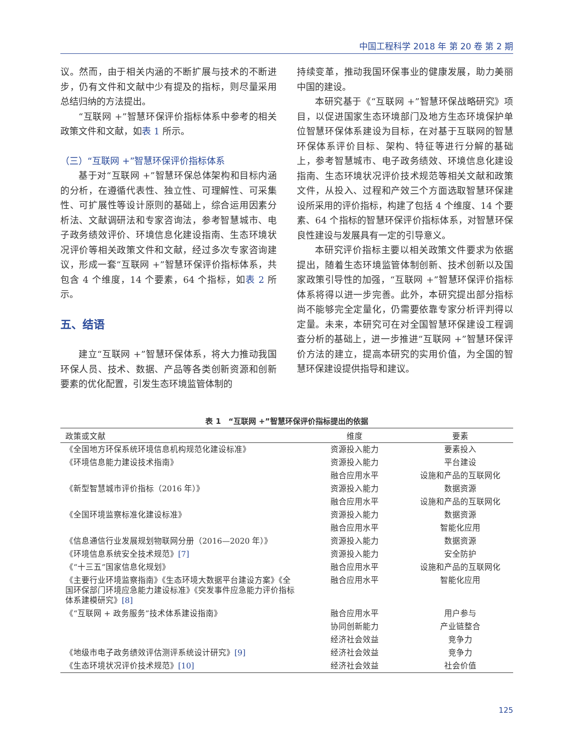中国工程科学 2018 年 第 20 卷 第 2 期
议。然而，由于相关内涵的不断扩展与技术的不断进步，仍有文件和文献中少有提及的指标，则尽量采用总结归纳的方法提出。
“互联网 +”智慧环保评价指标体系中参考的相关政策文件和文献，如表 1 所示。
（三）“互联网 +”智慧环保评价指标体系
基于对“互联网 +”智慧环保总体架构和目标内涵的分析，在遵循代表性、独立性、可理解性、可采集性、可扩展性等设计原则的基础上，综合运用因素分析法、文献调研法和专家咨询法，参考智慧城市、电子政务绩效评价、环境信息化建设指南、生态环境状况评价等相关政策文件和文献，经过多次专家咨询建议，形成一套“互联网 +”智慧环保评价指标体系，共包含 4 个维度，14 个要素，64 个指标，如表 2 所示。
五、结语
建立“互联网 +”智慧环保体系，将大力推动我国环保人员、技术、数据、产品等各类创新资源和创新要素的优化配置，引发生态环境监管体制的
持续变革，推动我国环保事业的健康发展，助力美丽中国的建设。
本研究基于《“互联网 +”智慧环保战略研究》项目，以促进国家生态环境部门及地方生态环境保护单位智慧环保体系建设为目标，在对基于互联网的智慧环保体系评价目标、架构、特征等进行分解的基础上，参考智慧城市、电子政务绩效、环境信息化建设指南、生态环境状况评价技术规范等相关文献和政策文件，从投入、过程和产效三个方面选取智慧环保建设所采用的评价指标，构建了包括 4 个维度、14 个要素、64 个指标的智慧环保评价指标体系，对智慧环保良性建设与发展具有一定的引导意义。
本研究评价指标主要以相关政策文件要求为依据提出，随着生态环境监管体制创新、技术创新以及国家政策引导性的加强，“互联网 +”智慧环保评价指标体系将得以进一步完善。此外，本研究提出部分指标尚不能够完全定量化，仍需要依靠专家分析评判得以定量。未来，本研究可在对全国智慧环保建设工程调查分析的基础上，进一步推进“互联网 +”智慧环保评价方法的建立，提高本研究的实用价值，为全国的智慧环保建设提供指导和建议。
表 1　“互联网 +”智慧环保评价指标提出的依据
| 政策或文献 | 维度 | 要素 |
| --- | --- | --- |
| 《全国地方环保系统环境信息机构规范化建设标准》 | 资源投入能力 | 要素投入 |
| 《环境信息能力建设技术指南》 | 资源投入能力 | 平台建设 |
| | 融合应用水平 | 设施和产品的互联网化 |
| 《新型智慧城市评价指标（2016 年）》 | 资源投入能力 | 数据资源 |
| | 融合应用水平 | 设施和产品的互联网化 |
| 《全国环境监察标准化建设标准》 | 资源投入能力 | 数据资源 |
| | 融合应用水平 | 智能化应用 |
| 《信息通信行业发展规划物联网分册（2016—2020 年）》 | 资源投入能力 | 数据资源 |
| 《环境信息系统安全技术规范》 [7] | 资源投入能力 | 安全防护 |
| 《“十三五”国家信息化规划》 | 融合应用水平 | 设施和产品的互联网化 |
| 《主要行业环境监察指南》《生态环境大数据平台建设方案》《全国环保部门环境应急能力建设标准》《突发事件应急能力评价指标体系建模研究》 [8] | 融合应用水平 | 智能化应用 |
| 《“互联网 + 政务服务”技术体系建设指南》 | 融合应用水平 | 用户参与 |
| | 协同创新能力 | 产业链整合 |
| | 经济社会效益 | 竞争力 |
| 《地级市电子政务绩效评估测评系统设计研究》 [9] | 经济社会效益 | 竞争力 |
| 《生态环境状况评价技术规范》 [10] | 经济社会效益 | 社会价值 |
125